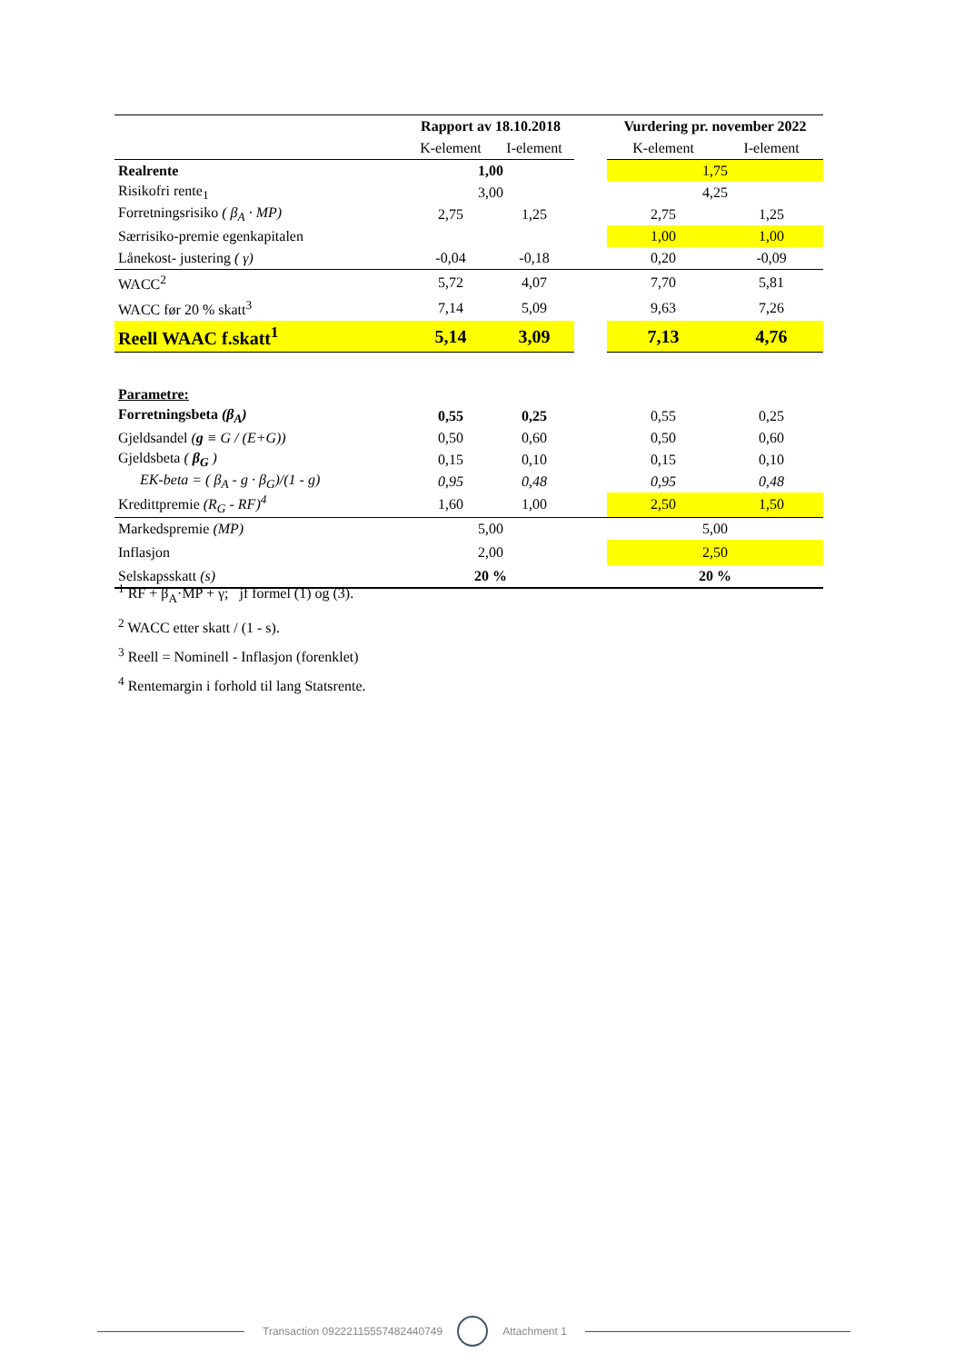| | Rapport av 18.10.2018 | | | Vurdering pr. november 2022 | |
| --- | --- | --- | --- | --- | --- |
| | K-element | I-element | | K-element | I-element |
| Realrente | 1,00 | | | 1,75 | |
| Risikofri rente<sub>1</sub> | 3,00 | | | 4,25 | |
| Forretningsrisiko ( β<sub>A</sub> · MP) | 2,75 | 1,25 | | 2,75 | 1,25 |
| Særrisiko-premie egenkapitalen | | | | 1,00 | 1,00 |
| Lånekost- justering ( γ) | -0,04 | -0,18 | | 0,20 | -0,09 |
| WACC<sup>2</sup> | 5,72 | 4,07 | | 7,70 | 5,81 |
| WACC før 20 % skatt<sup>3</sup> | 7,14 | 5,09 | | 9,63 | 7,26 |
| Reell WAAC f.skatt<sup>1</sup> | 5,14 | 3,09 | | 7,13 | 4,76 |
| Parametre: | | | | | |
| Forretningsbeta (β<sub>A</sub>) | 0,55 | 0,25 | | 0,55 | 0,25 |
| Gjeldsandel ( g ≡ G / (E+G)) | 0,50 | 0,60 | | 0,50 | 0,60 |
| Gjeldsbeta ( β<sub>G</sub> ) | 0,15 | 0,10 | | 0,15 | 0,10 |
| EK-beta = ( β<sub>A</sub> - g · β<sub>G</sub>)/(1 - g) | 0,95 | 0,48 | | 0,95 | 0,48 |
| Kredittpremie (R<sub>G</sub> - RF)<sup>4</sup> | 1,60 | 1,00 | | 2,50 | 1,50 |
| Markedspremie (MP) | 5,00 | | | 5,00 | |
| Inflasjon | 2,00 | | | 2,50 | |
| Selskapsskatt (s) | 20 % | | | 20 % | |
<sup>1</sup> RF + β<sub>A</sub>·MP + γ; jf formel (1) og (3).
<sup>2</sup> WACC etter skatt / (1 - s).
<sup>3</sup> Reell = Nominell - Inflasjon (forenklet)
<sup>4</sup> Rentemargin i forhold til lang Statsrente.
Transaction 09222115557482440749
Attachment 1